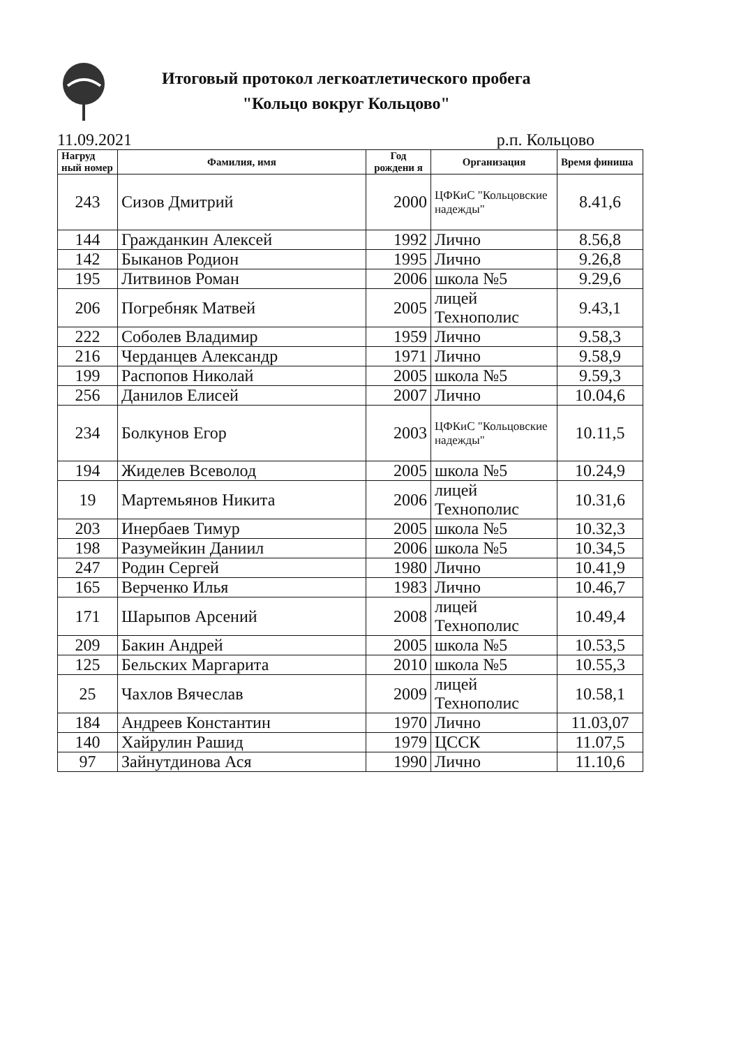Итоговый протокол легкоатлетического пробега
"Кольцо вокруг Кольцово"
11.09.2021 р.п. Кольцово
| Нагруд ный номер | Фамилия, имя | Год рождени я | Организация | Время финиша |
| --- | --- | --- | --- | --- |
| 243 | Сизов Дмитрий | 2000 | ЦФКиС "Кольцовские надежды" | 8.41,6 |
| 144 | Гражданкин Алексей | 1992 | Лично | 8.56,8 |
| 142 | Быканов Родион | 1995 | Лично | 9.26,8 |
| 195 | Литвинов Роман | 2006 | школа №5 | 9.29,6 |
| 206 | Погребняк Матвей | 2005 | лицей Технополис | 9.43,1 |
| 222 | Соболев Владимир | 1959 | Лично | 9.58,3 |
| 216 | Черданцев Александр | 1971 | Лично | 9.58,9 |
| 199 | Распопов Николай | 2005 | школа №5 | 9.59,3 |
| 256 | Данилов Елисей | 2007 | Лично | 10.04,6 |
| 234 | Болкунов Егор | 2003 | ЦФКиС "Кольцовские надежды" | 10.11,5 |
| 194 | Жиделев Всеволод | 2005 | школа №5 | 10.24,9 |
| 19 | Мартемьянов Никита | 2006 | лицей Технополис | 10.31,6 |
| 203 | Инербаев Тимур | 2005 | школа №5 | 10.32,3 |
| 198 | Разумейкин Даниил | 2006 | школа №5 | 10.34,5 |
| 247 | Родин Сергей | 1980 | Лично | 10.41,9 |
| 165 | Верченко Илья | 1983 | Лично | 10.46,7 |
| 171 | Шарыпов Арсений | 2008 | лицей Технополис | 10.49,4 |
| 209 | Бакин Андрей | 2005 | школа №5 | 10.53,5 |
| 125 | Бельских Маргарита | 2010 | школа №5 | 10.55,3 |
| 25 | Чахлов Вячеслав | 2009 | лицей Технополис | 10.58,1 |
| 184 | Андреев Константин | 1970 | Лично | 11.03,07 |
| 140 | Хайрулин Рашид | 1979 | ЦССК | 11.07,5 |
| 97 | Зайнутдинова Ася | 1990 | Лично | 11.10,6 |